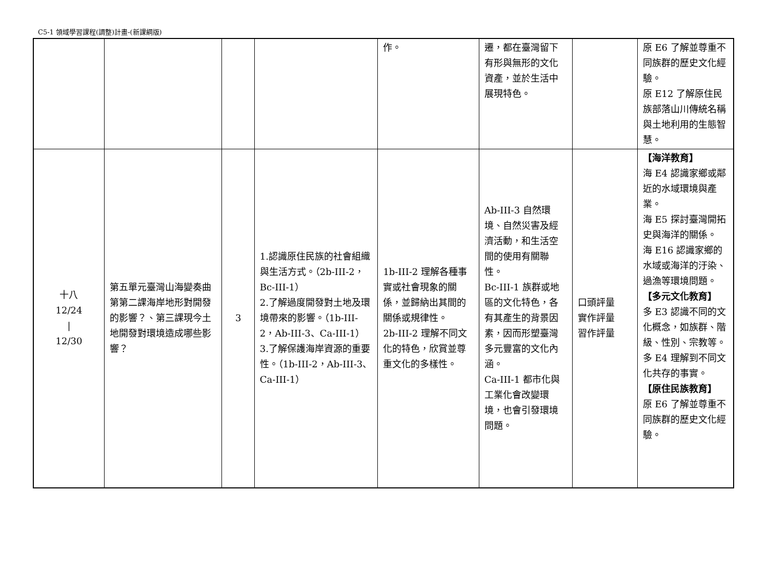C5-1 領域學習課程(調整)計畫-(新課綱版)
| | | | | 作。 | 遷，都在臺灣留下有形與無形的文化資產，並於生活中展現特色。 | | 原 E6 了解並尊重不同族群的歷史文化經驗。 原 E12 了解原住民族部落山川傳統名稱與土地利用的生態智慧。 |
| 十八 12/24 / 12/30 | 第五單元臺灣山海變奏曲 第第二課海岸地形對開發的影響？、第三課現今土地開發對環境造成哪些影響？ | 3 | 1.認識原住民族的社會組織與生活方式。（2b-III-2，Bc-III-1） 2.了解過度開發對土地及環境帶來的影響。（1b-III-2，Ab-III-3、Ca-III-1） 3.了解保護海岸資源的重要性。（1b-III-2，Ab-III-3、Ca-III-1） | 1b-III-2 理解各種事實或社會現象的關係，並歸納出其間的關係或規律性。 2b-III-2 理解不同文化的特色，欣賞並尊重文化的多樣性。 | Ab-III-3 自然環境、自然災害及經濟活動，和生活空間的使用有關聯性。 Bc-III-1 族群或地區的文化特色，各有其產生的背景因素，因而形塑臺灣多元豐富的文化內涵。 Ca-III-1 都市化與工業化會改變環境，也會引發環境問題。 | 口頭評量 實作評量 習作評量 | 【海洋教育】 海 E4 認識家鄉或鄰近的水域環境與產業。 海 E5 探討臺灣開拓史與海洋的關係。 海 E16 認識家鄉的水域或海洋的汙染、過漁等環境問題。 【多元文化教育】 多 E3 認識不同的文化概念，如族群、階級、性別、宗教等。 多 E4 理解到不同文化共存的事實。 【原住民族教育】 原 E6 了解並尊重不同族群的歷史文化經驗。 |